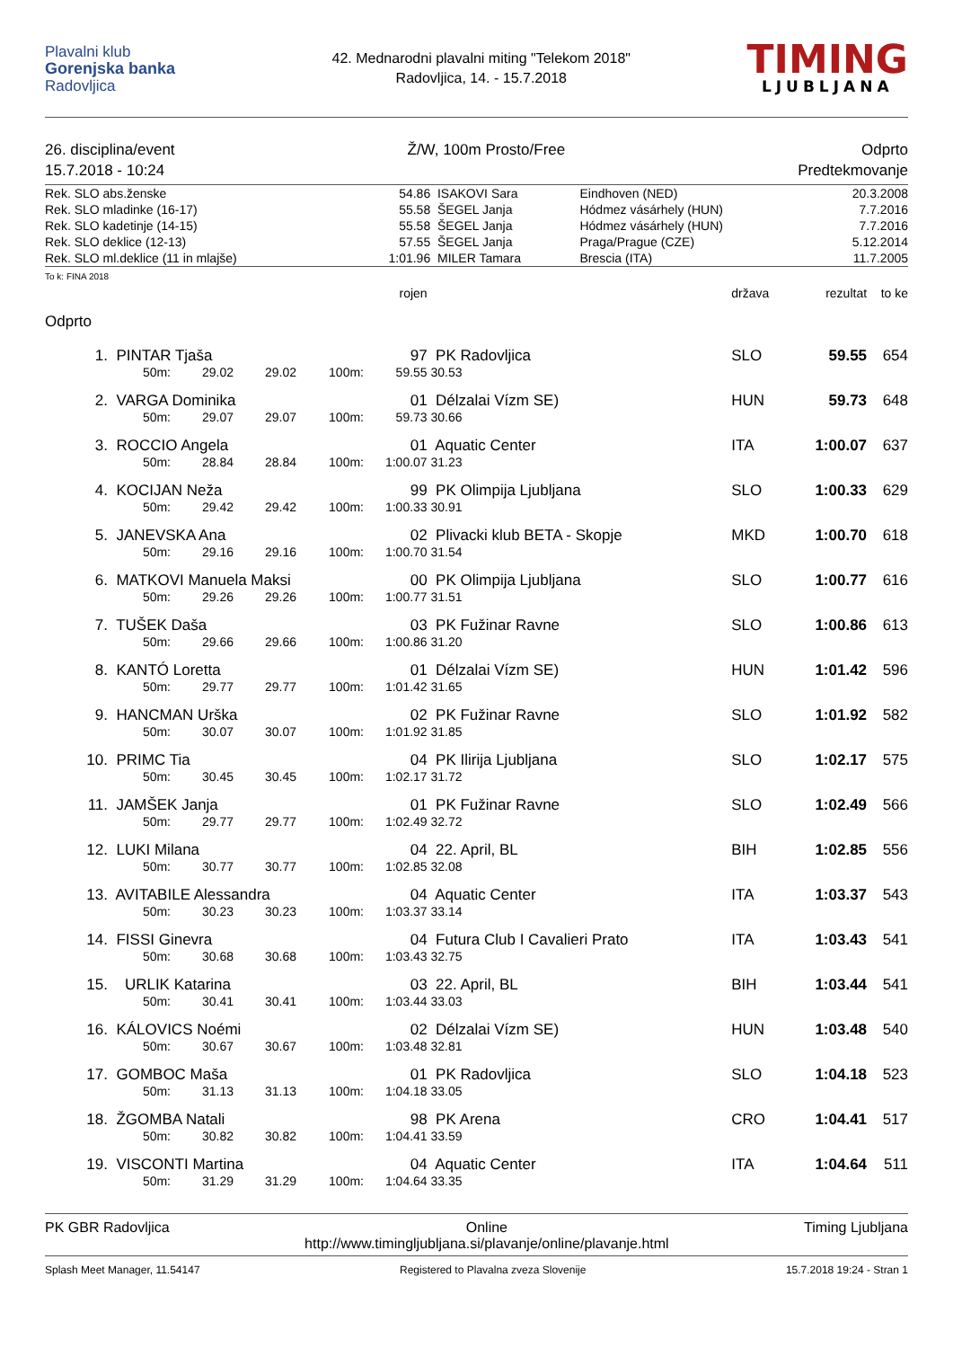Plavalni klub
Gorenjska banka
Radovljica
42. Mednarodni plavalni miting "Telekom 2018"
Radovljica, 14. - 15.7.2018
TIMING
LJUBLJANA
26. disciplina/event
15.7.2018 - 10:24
Ž/W, 100m Prosto/Free Odprto
Predtekmovanje
| Rek. SLO abs.ženske | 54.86 | ISAKOVI Sara | Eindhoven (NED) | 20.3.2008 |
| Rek. SLO mladinke (16-17) | 55.58 | ŠEGEL Janja | Hódmez vásárhely (HUN) | 7.7.2016 |
| Rek. SLO kadetinje (14-15) | 55.58 | ŠEGEL Janja | Hódmez vásárhely (HUN) | 7.7.2016 |
| Rek. SLO deklice (12-13) | 57.55 | ŠEGEL Janja | Praga/Prague (CZE) | 5.12.2014 |
| Rek. SLO ml.deklice (11 in mlajše) | 1:01.96 | MILER Tamara | Brescia (ITA) | 11.7.2005 |
To k: FINA 2018
| | | | | | | rojen | | država | rezultat | to ke |
| Odprto | | | | | | | | | | |
| 1. | PINTAR Tjaša | | | | | 97 | PK Radovljica | SLO | 59.55 | 654 |
| | 50m: | 29.02 | 29.02 | 100m: | | 59.55 | 30.53 | | | |
| 2. | VARGA Dominika | | | | | 01 | Délzalai Vízm SE) | HUN | 59.73 | 648 |
| | 50m: | 29.07 | 29.07 | 100m: | | 59.73 | 30.66 | | | |
| 3. | ROCCIO Angela | | | | | 01 | Aquatic Center | ITA | 1:00.07 | 637 |
| | 50m: | 28.84 | 28.84 | 100m: | | 1:00.07 | 31.23 | | | |
| 4. | KOCIJAN Neža | | | | | 99 | PK Olimpija Ljubljana | SLO | 1:00.33 | 629 |
| | 50m: | 29.42 | 29.42 | 100m: | | 1:00.33 | 30.91 | | | |
| 5. | JANEVSKA Ana | | | | | 02 | Plivacki klub BETA - Skopje | MKD | 1:00.70 | 618 |
| | 50m: | 29.16 | 29.16 | 100m: | | 1:00.70 | 31.54 | | | |
| 6. | MATKOVI Manuela Maksi | | | | | 00 | PK Olimpija Ljubljana | SLO | 1:00.77 | 616 |
| | 50m: | 29.26 | 29.26 | 100m: | | 1:00.77 | 31.51 | | | |
| 7. | TUŠEK Daša | | | | | 03 | PK Fužinar Ravne | SLO | 1:00.86 | 613 |
| | 50m: | 29.66 | 29.66 | 100m: | | 1:00.86 | 31.20 | | | |
| 8. | KANTÓ Loretta | | | | | 01 | Délzalai Vízm SE) | HUN | 1:01.42 | 596 |
| | 50m: | 29.77 | 29.77 | 100m: | | 1:01.42 | 31.65 | | | |
| 9. | HANCMAN Urška | | | | | 02 | PK Fužinar Ravne | SLO | 1:01.92 | 582 |
| | 50m: | 30.07 | 30.07 | 100m: | | 1:01.92 | 31.85 | | | |
| 10. | PRIMC Tia | | | | | 04 | PK Ilirija Ljubljana | SLO | 1:02.17 | 575 |
| | 50m: | 30.45 | 30.45 | 100m: | | 1:02.17 | 31.72 | | | |
| 11. | JAMŠEK Janja | | | | | 01 | PK Fužinar Ravne | SLO | 1:02.49 | 566 |
| | 50m: | 29.77 | 29.77 | 100m: | | 1:02.49 | 32.72 | | | |
| 12. | LUKI Milana | | | | | 04 | 22. April, BL | BIH | 1:02.85 | 556 |
| | 50m: | 30.77 | 30.77 | 100m: | | 1:02.85 | 32.08 | | | |
| 13. | AVITABILE Alessandra | | | | | 04 | Aquatic Center | ITA | 1:03.37 | 543 |
| | 50m: | 30.23 | 30.23 | 100m: | | 1:03.37 | 33.14 | | | |
| 14. | FISSI Ginevra | | | | | 04 | Futura Club I Cavalieri Prato | ITA | 1:03.43 | 541 |
| | 50m: | 30.68 | 30.68 | 100m: | | 1:03.43 | 32.75 | | | |
| 15. | URLIK Katarina | | | | | 03 | 22. April, BL | BIH | 1:03.44 | 541 |
| | 50m: | 30.41 | 30.41 | 100m: | | 1:03.44 | 33.03 | | | |
| 16. | KÁLOVICS Noémi | | | | | 02 | Délzalai Vízm SE) | HUN | 1:03.48 | 540 |
| | 50m: | 30.67 | 30.67 | 100m: | | 1:03.48 | 32.81 | | | |
| 17. | GOMBOC Maša | | | | | 01 | PK Radovljica | SLO | 1:04.18 | 523 |
| | 50m: | 31.13 | 31.13 | 100m: | | 1:04.18 | 33.05 | | | |
| 18. | ŽGOMBA Natali | | | | | 98 | PK Arena | CRO | 1:04.41 | 517 |
| | 50m: | 30.82 | 30.82 | 100m: | | 1:04.41 | 33.59 | | | |
| 19. | VISCONTI Martina | | | | | 04 | Aquatic Center | ITA | 1:04.64 | 511 |
| | 50m: | 31.29 | 31.29 | 100m: | | 1:04.64 | 33.35 | | | |
PK GBR Radovljica Online
http://www.timingljubljana.si/plavanje/online/plavanje.html
Timing Ljubljana
Splash Meet Manager, 11.54147 Registered to Plavalna zveza Slovenije
15.7.2018 19:24 - Stran 1